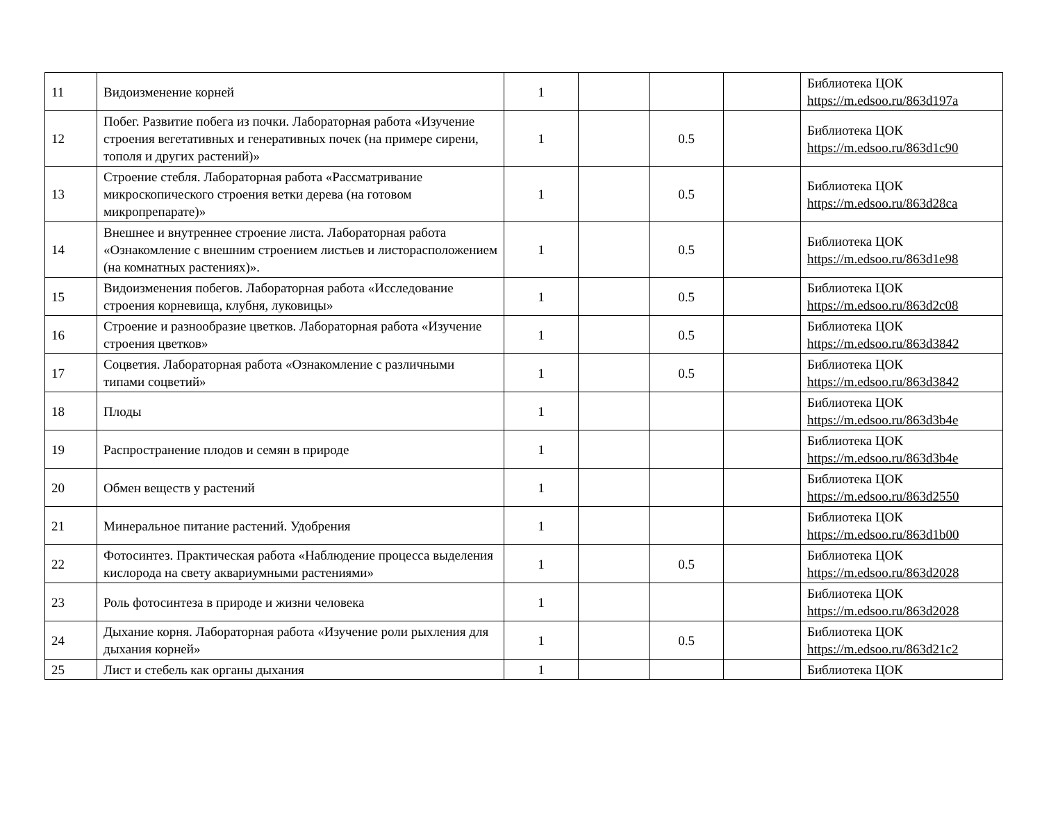| 11 | Видоизменение корней | 1 | | | | Библиотека ЦОК https://m.edsoo.ru/863d197a |
| 12 | Побег. Развитие побега из почки. Лабораторная работа «Изучение строения вегетативных и генеративных почек (на примере сирени, тополя и других растений)» | 1 | | 0.5 | | Библиотека ЦОК https://m.edsoo.ru/863d1c90 |
| 13 | Строение стебля. Лабораторная работа «Рассматривание микроскопического строения ветки дерева (на готовом микропрепарате)» | 1 | | 0.5 | | Библиотека ЦОК https://m.edsoo.ru/863d28ca |
| 14 | Внешнее и внутреннее строение листа. Лабораторная работа «Ознакомление с внешним строением листьев и листорасположением (на комнатных растениях)». | 1 | | 0.5 | | Библиотека ЦОК https://m.edsoo.ru/863d1e98 |
| 15 | Видоизменения побегов. Лабораторная работа «Исследование строения корневища, клубня, луковицы» | 1 | | 0.5 | | Библиотека ЦОК https://m.edsoo.ru/863d2c08 |
| 16 | Строение и разнообразие цветков. Лабораторная работа «Изучение строения цветков» | 1 | | 0.5 | | Библиотека ЦОК https://m.edsoo.ru/863d3842 |
| 17 | Соцветия. Лабораторная работа «Ознакомление с различными типами соцветий» | 1 | | 0.5 | | Библиотека ЦОК https://m.edsoo.ru/863d3842 |
| 18 | Плоды | 1 | | | | Библиотека ЦОК https://m.edsoo.ru/863d3b4e |
| 19 | Распространение плодов и семян в природе | 1 | | | | Библиотека ЦОК https://m.edsoo.ru/863d3b4e |
| 20 | Обмен веществ у растений | 1 | | | | Библиотека ЦОК https://m.edsoo.ru/863d2550 |
| 21 | Минеральное питание растений. Удобрения | 1 | | | | Библиотека ЦОК https://m.edsoo.ru/863d1b00 |
| 22 | Фотосинтез. Практическая работа «Наблюдение процесса выделения кислорода на свету аквариумными растениями» | 1 | | 0.5 | | Библиотека ЦОК https://m.edsoo.ru/863d2028 |
| 23 | Роль фотосинтеза в природе и жизни человека | 1 | | | | Библиотека ЦОК https://m.edsoo.ru/863d2028 |
| 24 | Дыхание корня. Лабораторная работа «Изучение роли рыхления для дыхания корней» | 1 | | 0.5 | | Библиотека ЦОК https://m.edsoo.ru/863d21c2 |
| 25 | Лист и стебель как органы дыхания | 1 | | | | Библиотека ЦОК |